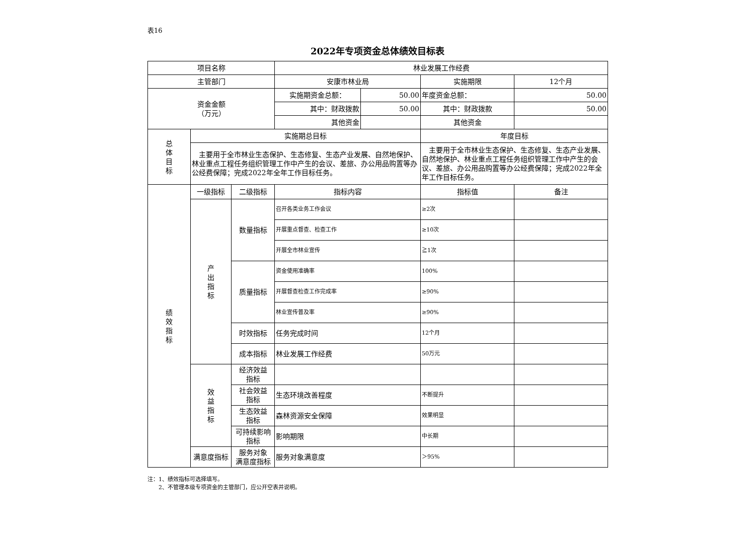表16
2022年专项资金总体绩效目标表
| 项目名称 | | | 林业发展工作经费 | | | |
| 主管部门 | | | 安康市林业局 | | 实施期限 | 12个月 |
| 资金金额 （万元） | | | 实施期资金总额： | 50.00 | 年度资金总额： | 50.00 |
| | | | 其中：财政拨款 | 50.00 | 其中：财政拨款 | 50.00 |
| | | | 其他资金 | | 其他资金 | |
| 总 体 目 标 | 实施期总目标 | | | | 年度目标 | |
| | 主要用于全市林业生态保护、生态修复、生态产业发展、自然地保护、林业重点工程任务组织管理工作中产生的会议、差旅、办公用品购置等办公经费保障；完成2022年全年工作目标任务。 | | | | 主要用于全市林业生态保护、生态修复、生态产业发展、自然地保护、林业重点工程任务组织管理工作中产生的会议、差旅、办公用品购置等办公经费保障；完成2022年全年工作目标任务。 | |
| 绩 效 指 标 | 一级指标 | 二级指标 | 指标内容 | | 指标值 | 备注 |
| | 产 出 指 标 | 数量指标 | 召开各类业务工作会议 | | ≥2次 | |
| | | | 开展重点督查、检查工作 | | ≥10次 | |
| | | | 开展全市林业宣传 | | ≧1次 | |
| | | 质量指标 | 资金使用准确率 | | 100% | |
| | | | 开展督查检查工作完成率 | | ≥90% | |
| | | | 林业宣传普及率 | | ≥90% | |
| | | 时效指标 | 任务完成时间 | | 12个月 | |
| | | 成本指标 | 林业发展工作经费 | | 50万元 | |
| | 效 益 指 标 | 经济效益 指标 | | | | |
| | | 社会效益 指标 | 生态环境改善程度 | | 不断提升 | |
| | | 生态效益 指标 | 森林资源安全保障 | | 效果明显 | |
| | | 可持续影响 指标 | 影响期限 | | 中长期 | |
| | 满意度指标 | 服务对象 满意度指标 | 服务对象满意度 | | ＞95% | |
注：1、绩效指标可选择填写。
　　2、不管理本级专项资金的主管部门，应公开空表并说明。